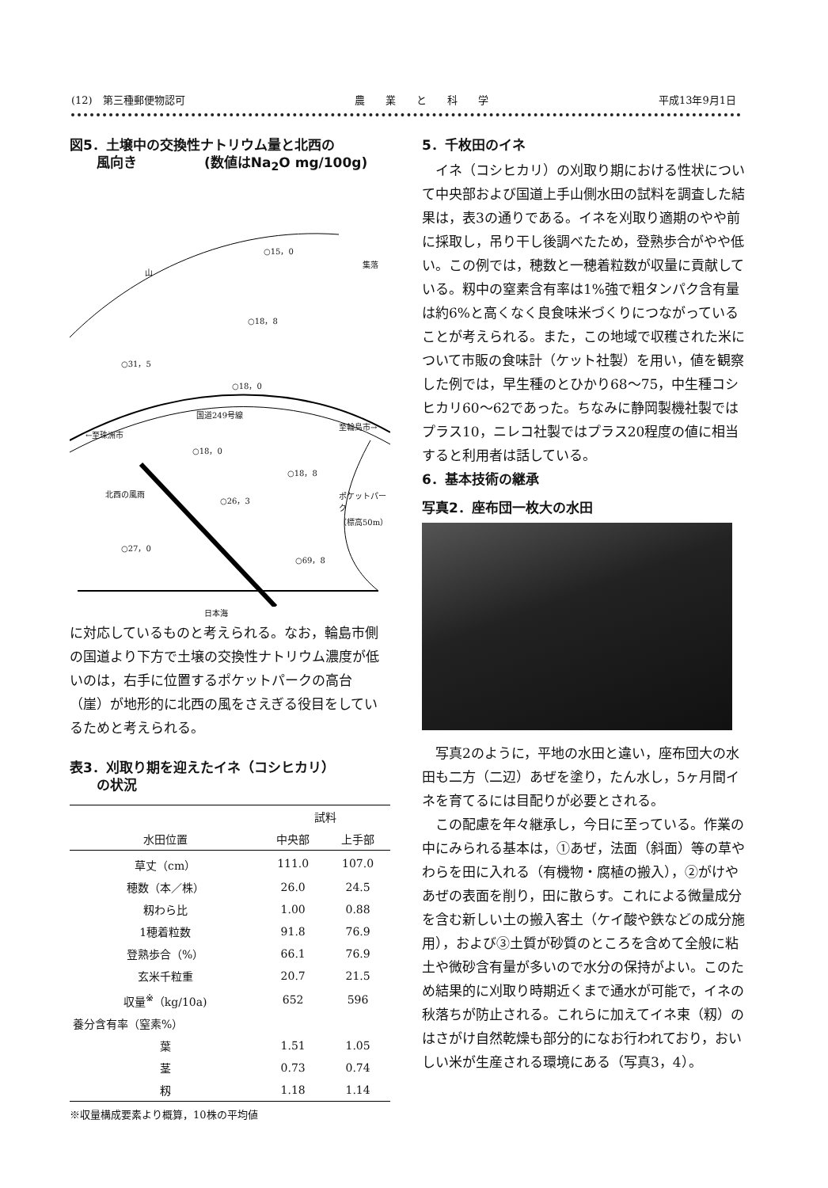(12)　第三種郵便物認可 農　　業　　と　　科　　学 平成13年9月1日
図5．土壌中の交換性ナトリウム量と北西の
　　風向き　　　　　(数値はNa<sub>2</sub>O mg/100g)
○15，0
山
集落
○18，8
○31，5
○18，0
国道249号線
←至珠洲市
至輪島市→
○18，0
○18，8
北西の風雨 ○26，3 ポケットパーク
（標高50m）
○27，0
○69，8
日本海
に対応しているものと考えられる。なお，輪島市側の国道より下方で土壌の交換性ナトリウム濃度が低いのは，右手に位置するポケットパークの高台（崖）が地形的に北西の風をさえぎる役目をしているためと考えられる。
表3．刈取り期を迎えたイネ（コシヒカリ）
　　の状況
| 水田位置 | 試料 | |
| --- | --- | --- |
| | 中央部 | 上手部 |
| 草丈（cm） | 111.0 | 107.0 |
| 穂数（本／株） | 26.0 | 24.5 |
| 籾わら比 | 1.00 | 0.88 |
| 1穂着粒数 | 91.8 | 76.9 |
| 登熟歩合（%） | 66.1 | 76.9 |
| 玄米千粒重 | 20.7 | 21.5 |
| 収量<sup>※</sup>（kg/10a) | 652 | 596 |
| 養分含有率（窒素%） | | |
| 葉 | 1.51 | 1.05 |
| 茎 | 0.73 | 0.74 |
| 籾 | 1.18 | 1.14 |
※収量構成要素より概算，10株の平均値
5．千枚田のイネ
イネ（コシヒカリ）の刈取り期における性状について中央部および国道上手山側水田の試料を調査した結果は，表3の通りである。イネを刈取り適期のやや前に採取し，吊り干し後調べたため，登熟歩合がやや低い。この例では，穂数と一穂着粒数が収量に貢献している。籾中の窒素含有率は1%強で粗タンパク含有量は約6%と高くなく良食味米づくりにつながっていることが考えられる。また，この地域で収穫された米について市販の食味計（ケット社製）を用い，値を観察した例では，早生種のとひかり68〜75，中生種コシヒカリ60〜62であった。ちなみに静岡製機社製ではプラス10，ニレコ社製ではプラス20程度の値に相当すると利用者は話している。
6．基本技術の継承
写真2．座布団一枚大の水田
写真2のように，平地の水田と違い，座布団大の水田も二方（二辺）あぜを塗り，たん水し，5ヶ月間イネを育てるには目配りが必要とされる。
この配慮を年々継承し，今日に至っている。作業の中にみられる基本は，①あぜ，法面（斜面）等の草やわらを田に入れる（有機物・腐植の搬入），②がけやあぜの表面を削り，田に散らす。これによる微量成分を含む新しい土の搬入客土（ケイ酸や鉄などの成分施用），および③土質が砂質のところを含めて全般に粘土や微砂含有量が多いので水分の保持がよい。このため結果的に刈取り時期近くまで通水が可能で，イネの秋落ちが防止される。これらに加えてイネ束（籾）のはさがけ自然乾燥も部分的になお行われており，おいしい米が生産される環境にある（写真3，4）。